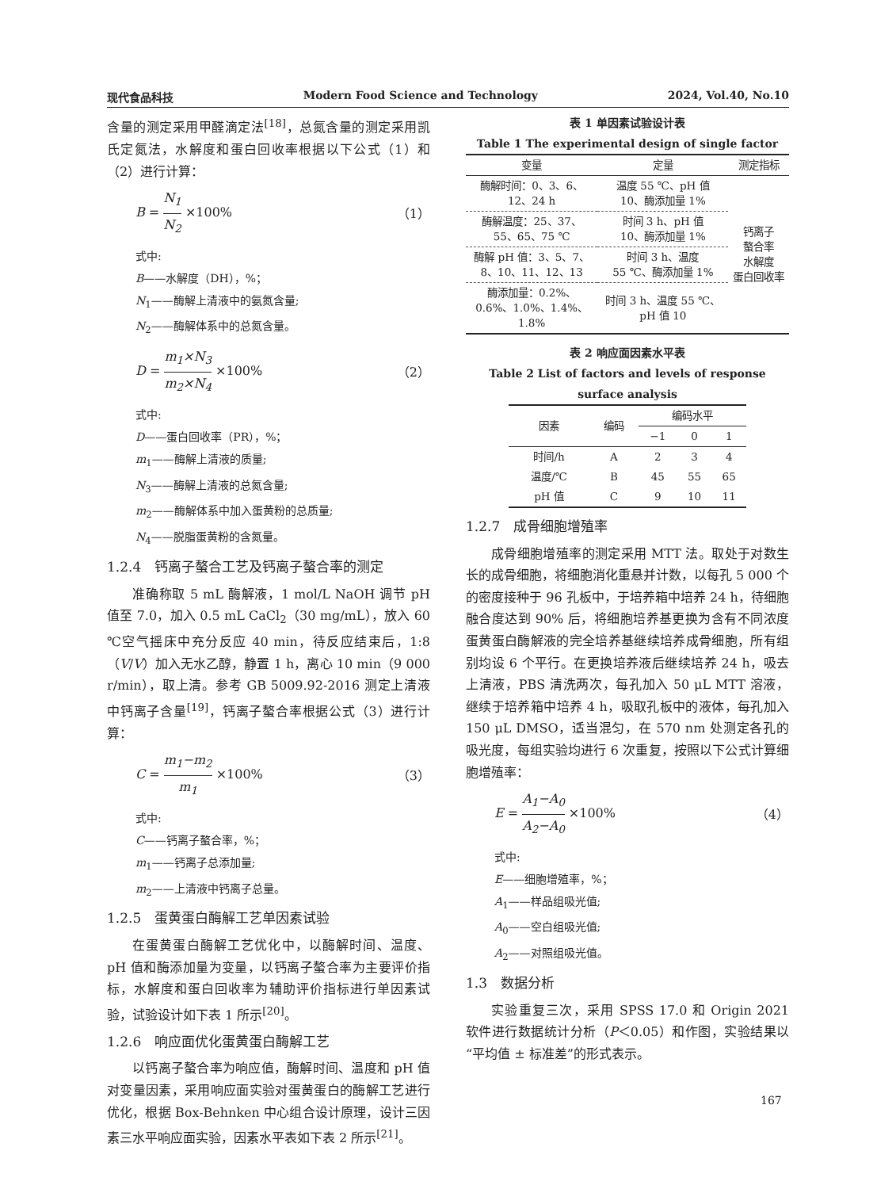现代食品科技 Modern Food Science and Technology 2024, Vol.40, No.10
含量的测定采用甲醛滴定法<sup>[18]</sup>，总氮含量的测定采用凯氏定氮法，水解度和蛋白回收率根据以下公式（1）和（2）进行计算：
B = N<sub>1</sub> N<sub>2</sub> ×100% （1）
式中:
B——水解度（DH），%；
N<sub>1</sub>——酶解上清液中的氨氮含量;
N<sub>2</sub>——酶解体系中的总氮含量。
D = m<sub>1</sub>×N<sub>3</sub> m<sub>2</sub>×N<sub>4</sub> ×100% （2）
式中:
D——蛋白回收率（PR），%；
m<sub>1</sub>——酶解上清液的质量;
N<sub>3</sub>——酶解上清液的总氮含量;
m<sub>2</sub>——酶解体系中加入蛋黄粉的总质量;
N<sub>4</sub>——脱脂蛋黄粉的含氮量。
1.2.4　钙离子螯合工艺及钙离子螯合率的测定
准确称取 5 mL 酶解液，1 mol/L NaOH 调节 pH 值至 7.0，加入 0.5 mL CaCl<sub>2</sub>（30 mg/mL），放入 60 ℃空气摇床中充分反应 40 min，待反应结束后，1:8（V/V）加入无水乙醇，静置 1 h，离心 10 min（9 000 r/min），取上清。参考 GB 5009.92-2016 测定上清液中钙离子含量<sup>[19]</sup>，钙离子螯合率根据公式（3）进行计算：
C = m<sub>1</sub>−m<sub>2</sub> m<sub>1</sub> ×100% （3）
式中:
C——钙离子螯合率，%；
m<sub>1</sub>——钙离子总添加量;
m<sub>2</sub>——上清液中钙离子总量。
1.2.5　蛋黄蛋白酶解工艺单因素试验
在蛋黄蛋白酶解工艺优化中，以酶解时间、温度、pH 值和酶添加量为变量，以钙离子螯合率为主要评价指标，水解度和蛋白回收率为辅助评价指标进行单因素试验，试验设计如下表 1 所示<sup>[20]</sup>。
1.2.6　响应面优化蛋黄蛋白酶解工艺
以钙离子螯合率为响应值，酶解时间、温度和 pH 值对变量因素，采用响应面实验对蛋黄蛋白的酶解工艺进行优化，根据 Box-Behnken 中心组合设计原理，设计三因素三水平响应面实验，因素水平表如下表 2 所示<sup>[21]</sup>。
表 1 单因素试验设计表
Table 1 The experimental design of single factor
| 变量 | 定量 | 测定指标 |
| --- | --- | --- |
| 酶解时间：0、3、6、 12、24 h | 温度 55 ℃、pH 值 10、酶添加量 1% | 钙离子 螯合率 水解度 蛋白回收率 |
| 酶解温度：25、37、 55、65、75 ℃ | 时间 3 h、pH 值 10、酶添加量 1% | |
| 酶解 pH 值：3、5、7、 8、10、11、12、13 | 时间 3 h、温度 55 ℃、酶添加量 1% | |
| 酶添加量：0.2%、 0.6%、1.0%、1.4%、 1.8% | 时间 3 h、温度 55 ℃、 pH 值 10 | |
表 2 响应面因素水平表
Table 2 List of factors and levels of response surface analysis
| 因素 | 编码 | 编码水平 | | |
| --- | --- | --- | --- | --- |
| | | −1 | 0 | 1 |
| 时间/h | A | 2 | 3 | 4 |
| 温度/℃ | B | 45 | 55 | 65 |
| pH 值 | C | 9 | 10 | 11 |
1.2.7　成骨细胞增殖率
成骨细胞增殖率的测定采用 MTT 法。取处于对数生长的成骨细胞，将细胞消化重悬并计数，以每孔 5 000 个的密度接种于 96 孔板中，于培养箱中培养 24 h，待细胞融合度达到 90% 后，将细胞培养基更换为含有不同浓度蛋黄蛋白酶解液的完全培养基继续培养成骨细胞，所有组别均设 6 个平行。在更换培养液后继续培养 24 h，吸去上清液，PBS 清洗两次，每孔加入 50 μL MTT 溶液，继续于培养箱中培养 4 h，吸取孔板中的液体，每孔加入 150 μL DMSO，适当混匀，在 570 nm 处测定各孔的吸光度，每组实验均进行 6 次重复，按照以下公式计算细胞增殖率：
E = A<sub>1</sub>−A<sub>0</sub> A<sub>2</sub>−A<sub>0</sub> ×100% （4）
式中:
E——细胞增殖率，%；
A<sub>1</sub>——样品组吸光值;
A<sub>0</sub>——空白组吸光值;
A<sub>2</sub>——对照组吸光值。
1.3　数据分析
实验重复三次，采用 SPSS 17.0 和 Origin 2021 软件进行数据统计分析（P＜0.05）和作图，实验结果以“平均值 ± 标准差”的形式表示。
167